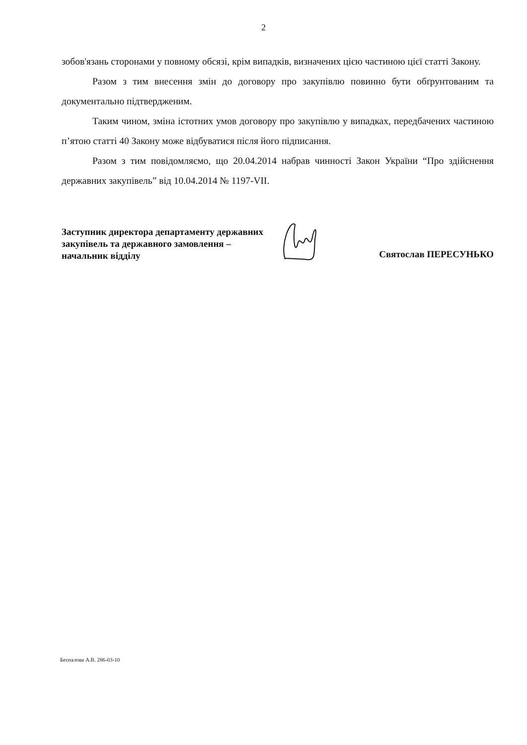2
зобов'язань сторонами у повному обсязі, крім випадків, визначених цією частиною цієї статті Закону.
Разом з тим внесення змін до договору про закупівлю повинно бути обґрунтованим та документально підтвердженим.
Таким чином, зміна істотних умов договору про закупівлю у випадках, передбачених частиною п’ятою статті 40 Закону може відбуватися після його підписання.
Разом з тим повідомляємо, що 20.04.2014 набрав чинності Закон України “Про здійснення державних закупівель” від 10.04.2014 № 1197-VII.
Заступник директора департаменту державних закупівель та державного замовлення – начальник відділу
Святослав ПЕРЕСУНЬКО
Беспалова А.В. 286-03-10